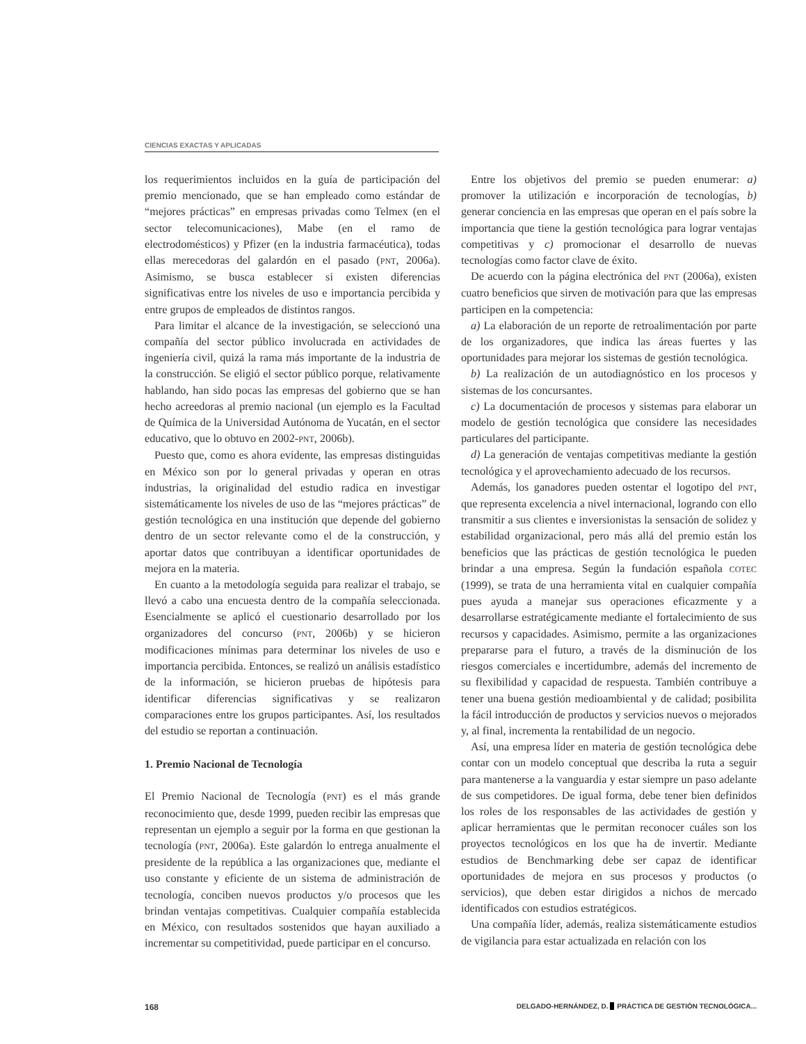CIENCIAS EXACTAS Y APLICADAS
los requerimientos incluidos en la guía de participación del premio mencionado, que se han empleado como estándar de “mejores prácticas” en empresas privadas como Telmex (en el sector telecomunicaciones), Mabe (en el ramo de electrodomésticos) y Pfizer (en la industria farmacéutica), todas ellas merecedoras del galardón en el pasado (PNT, 2006a). Asimismo, se busca establecer si existen diferencias significativas entre los niveles de uso e importancia percibida y entre grupos de empleados de distintos rangos.
Para limitar el alcance de la investigación, se seleccionó una compañía del sector público involucrada en actividades de ingeniería civil, quizá la rama más importante de la industria de la construcción. Se eligió el sector público porque, relativamente hablando, han sido pocas las empresas del gobierno que se han hecho acreedoras al premio nacional (un ejemplo es la Facultad de Química de la Universidad Autónoma de Yucatán, en el sector educativo, que lo obtuvo en 2002-PNT, 2006b).
Puesto que, como es ahora evidente, las empresas distinguidas en México son por lo general privadas y operan en otras industrias, la originalidad del estudio radica en investigar sistemáticamente los niveles de uso de las “mejores prácticas” de gestión tecnológica en una institución que depende del gobierno dentro de un sector relevante como el de la construcción, y aportar datos que contribuyan a identificar oportunidades de mejora en la materia.
En cuanto a la metodología seguida para realizar el trabajo, se llevó a cabo una encuesta dentro de la compañía seleccionada. Esencialmente se aplicó el cuestionario desarrollado por los organizadores del concurso (PNT, 2006b) y se hicieron modificaciones mínimas para determinar los niveles de uso e importancia percibida. Entonces, se realizó un análisis estadístico de la información, se hicieron pruebas de hipótesis para identificar diferencias significativas y se realizaron comparaciones entre los grupos participantes. Así, los resultados del estudio se reportan a continuación.
1. Premio Nacional de Tecnología
El Premio Nacional de Tecnología (PNT) es el más grande reconocimiento que, desde 1999, pueden recibir las empresas que representan un ejemplo a seguir por la forma en que gestionan la tecnología (PNT, 2006a). Este galardón lo entrega anualmente el presidente de la república a las organizaciones que, mediante el uso constante y eficiente de un sistema de administración de tecnología, conciben nuevos productos y/o procesos que les brindan ventajas competitivas. Cualquier compañía establecida en México, con resultados sostenidos que hayan auxiliado a incrementar su competitividad, puede participar en el concurso.
Entre los objetivos del premio se pueden enumerar: a) promover la utilización e incorporación de tecnologías, b) generar conciencia en las empresas que operan en el país sobre la importancia que tiene la gestión tecnológica para lograr ventajas competitivas y c) promocionar el desarrollo de nuevas tecnologías como factor clave de éxito.
De acuerdo con la página electrónica del PNT (2006a), existen cuatro beneficios que sirven de motivación para que las empresas participen en la competencia:
a) La elaboración de un reporte de retroalimentación por parte de los organizadores, que indica las áreas fuertes y las oportunidades para mejorar los sistemas de gestión tecnológica.
b) La realización de un autodiagnóstico en los procesos y sistemas de los concursantes.
c) La documentación de procesos y sistemas para elaborar un modelo de gestión tecnológica que considere las necesidades particulares del participante.
d) La generación de ventajas competitivas mediante la gestión tecnológica y el aprovechamiento adecuado de los recursos.
Además, los ganadores pueden ostentar el logotipo del PNT, que representa excelencia a nivel internacional, logrando con ello transmitir a sus clientes e inversionistas la sensación de solidez y estabilidad organizacional, pero más allá del premio están los beneficios que las prácticas de gestión tecnológica le pueden brindar a una empresa. Según la fundación española COTEC (1999), se trata de una herramienta vital en cualquier compañía pues ayuda a manejar sus operaciones eficazmente y a desarrollarse estratégicamente mediante el fortalecimiento de sus recursos y capacidades. Asimismo, permite a las organizaciones prepararse para el futuro, a través de la disminución de los riesgos comerciales e incertidumbre, además del incremento de su flexibilidad y capacidad de respuesta. También contribuye a tener una buena gestión medioambiental y de calidad; posibilita la fácil introducción de productos y servicios nuevos o mejorados y, al final, incrementa la rentabilidad de un negocio.
Así, una empresa líder en materia de gestión tecnológica debe contar con un modelo conceptual que describa la ruta a seguir para mantenerse a la vanguardia y estar siempre un paso adelante de sus competidores. De igual forma, debe tener bien definidos los roles de los responsables de las actividades de gestión y aplicar herramientas que le permitan reconocer cuáles son los proyectos tecnológicos en los que ha de invertir. Mediante estudios de Benchmarking debe ser capaz de identificar oportunidades de mejora en sus procesos y productos (o servicios), que deben estar dirigidos a nichos de mercado identificados con estudios estratégicos.
Una compañía líder, además, realiza sistemáticamente estudios de vigilancia para estar actualizada en relación con los
168 DELGADO-HERNÁNDEZ, D. PRÁCTICA DE GESTIÓN TECNOLÓGICA...